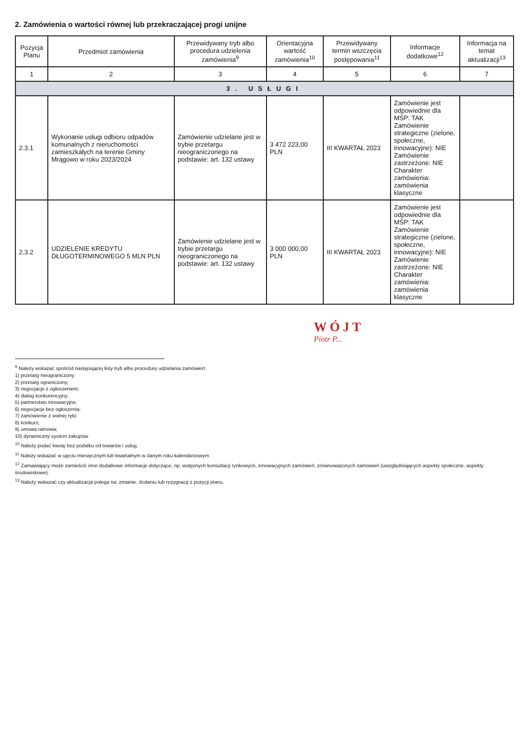2. Zamówienia o wartości równej lub przekraczającej progi unijne
| Pozycja Planu | Przedmiot zamówienia | Przewidywany tryb albo procedura udzielenia zamówienia<sup>9</sup> | Orientacyjna wartość zamówienia<sup>10</sup> | Przewidywany termin wszczęcia postępowania<sup>11</sup> | Informacje dodatkowe<sup>12</sup> | Informacja na temat aktualizacji<sup>13</sup> |
| --- | --- | --- | --- | --- | --- | --- |
| 1 | 2 | 3 | 4 | 5 | 6 | 7 |
| 3. USŁUGI | | | | | | |
| 2.3.1 | Wykonanie usługi odbioru odpadów komunalnych z nieruchomości zamieszkałych na terenie Gminy Mrągowo w roku 2023/2024 | Zamówienie udzielane jest w trybie przetargu nieograniczonego na podstawie: art. 132 ustawy | 3 472 223,00 PLN | III KWARTAŁ 2023 | Zamówienie jest odpowiednie dla MŚP: TAK Zamówienie strategiczne (zielone, społeczne, innowacyjne): NIE Zamówienie zastrzeżone: NIE Charakter zamówienia: zamówienia klasyczne | |
| 2.3.2 | UDZIELENIE KREDYTU DŁUGOTERMINOWEGO 5 MLN PLN | Zamówienie udzielane jest w trybie przetargu nieograniczonego na podstawie: art. 132 ustawy | 3 000 000,00 PLN | III KWARTAŁ 2023 | Zamówienie jest odpowiednie dla MŚP: TAK Zamówienie strategiczne (zielone, społeczne, innowacyjne): NIE Zamówienie zastrzeżone: NIE Charakter zamówienia: zamówienia klasyczne | |
WÓJT
Piotr P...
<sup>9</sup> Należy wskazać spośród następującej listy tryb albo procedurę udzielania zamówień:
1) przetarg nieograniczony;
2) przetarg ograniczony;
3) negocjacje z ogłoszeniem;
4) dialog konkurencyjny;
5) partnerstwo innowacyjne;
6) negocjacje bez ogłoszenia;
7) zamówienie z wolnej ręki;
8) konkurs;
9) umowa ramowa;
10) dynamiczny system zakupów.
<sup>10</sup> Należy podać kwotę bez podatku od towarów i usług.
<sup>11</sup> Należy wskazać w ujęciu miesięcznym lub kwartalnym w danym roku kalendarzowym.
<sup>12</sup> Zamawiający może zamieścić inne dodatkowe informacje dotyczące, np. wstępnych konsultacji rynkowych, innowacyjnych zamówień, zrównoważonych zamówień (uwzględniających aspekty społeczne, aspekty środowiskowe).
<sup>13</sup> Należy wskazać czy aktualizacja polega na: zmianie, dodaniu lub rezygnacji z pozycji planu.